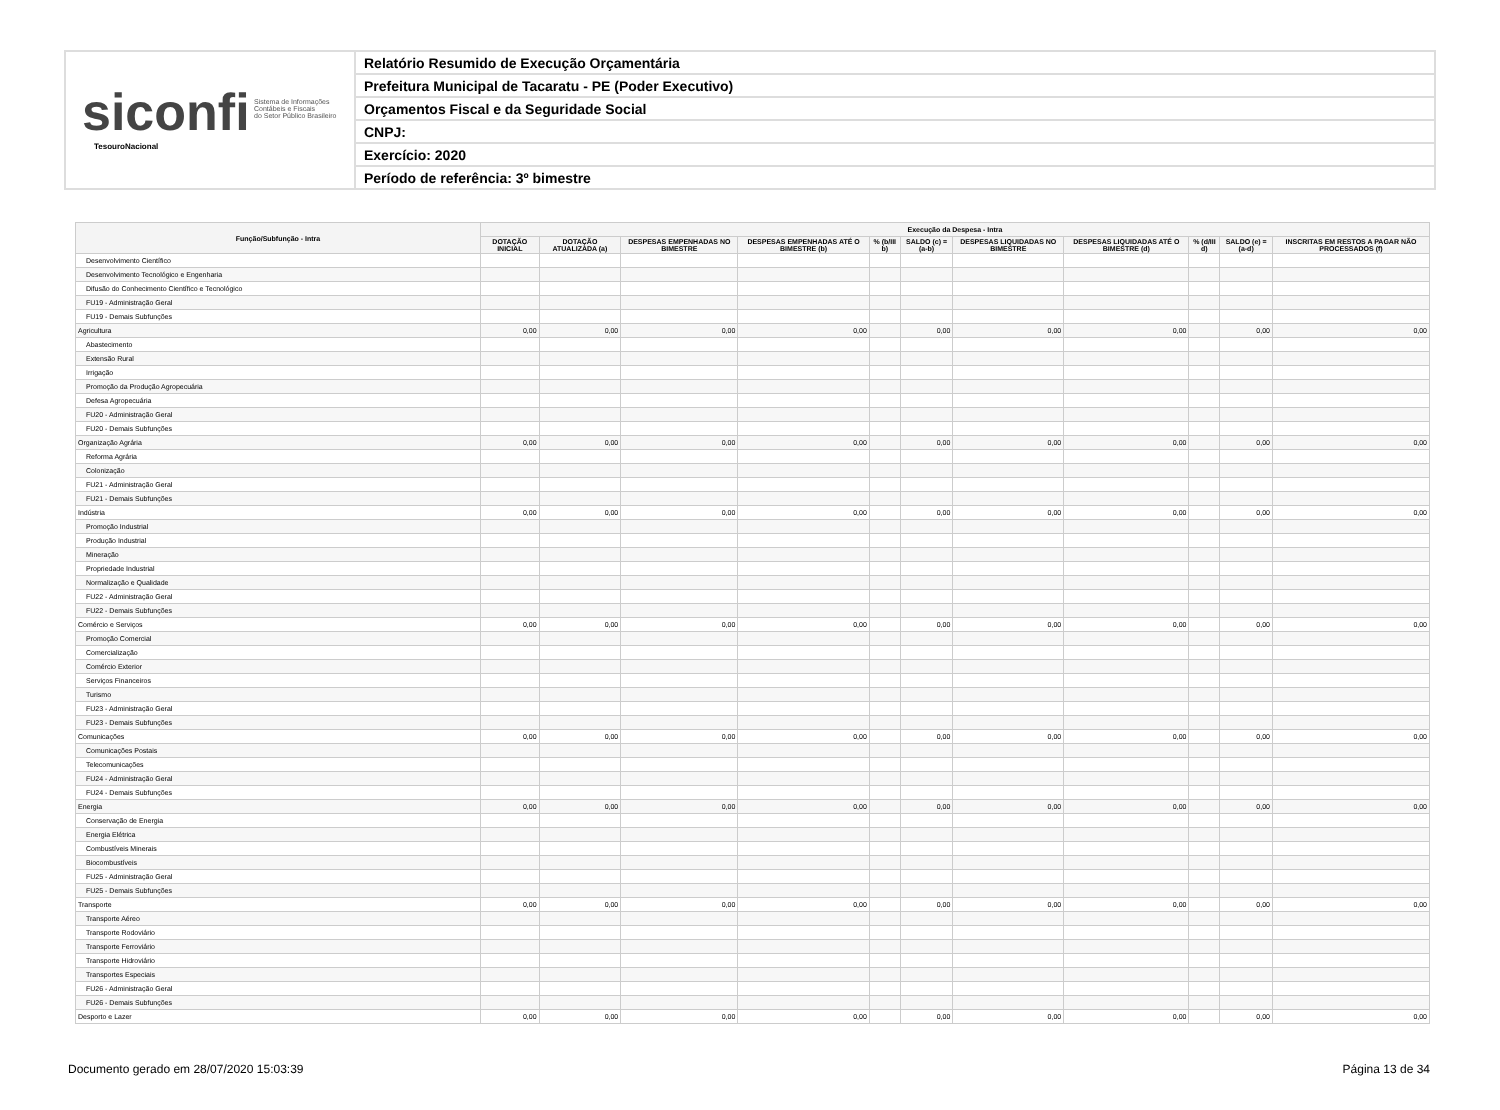siconfi Sistema de Informações
Contábeis e Fiscais
do Setor Público Brasileiro
TesouroNacional
Relatório Resumido de Execução Orçamentária
Prefeitura Municipal de Tacaratu - PE (Poder Executivo)
Orçamentos Fiscal e da Seguridade Social
CNPJ:
Exercício: 2020
Período de referência: 3º bimestre
| Função/Subfunção - Intra | Execução da Despesa - Intra | | | | | | | | | | |
| --- | --- | --- | --- | --- | --- | --- | --- | --- | --- | --- | --- |
| | DOTAÇÃO INICIAL | DOTAÇÃO ATUALIZADA (a) | DESPESAS EMPENHADAS NO BIMESTRE | DESPESAS EMPENHADAS ATÉ O BIMESTRE (b) | % (b/III b) | SALDO (c) = (a-b) | DESPESAS LIQUIDADAS NO BIMESTRE | DESPESAS LIQUIDADAS ATÉ O BIMESTRE (d) | % (d/III d) | SALDO (e) = (a-d) | INSCRITAS EM RESTOS A PAGAR NÃO PROCESSADOS (f) |
| Desenvolvimento Científico | | | | | | | | | | | |
| Desenvolvimento Tecnológico e Engenharia | | | | | | | | | | | |
| Difusão do Conhecimento Científico e Tecnológico | | | | | | | | | | | |
| FU19 - Administração Geral | | | | | | | | | | | |
| FU19 - Demais Subfunções | | | | | | | | | | | |
| Agricultura | 0,00 | 0,00 | 0,00 | 0,00 | | 0,00 | 0,00 | 0,00 | | 0,00 | 0,00 |
| Abastecimento | | | | | | | | | | | |
| Extensão Rural | | | | | | | | | | | |
| Irrigação | | | | | | | | | | | |
| Promoção da Produção Agropecuária | | | | | | | | | | | |
| Defesa Agropecuária | | | | | | | | | | | |
| FU20 - Administração Geral | | | | | | | | | | | |
| FU20 - Demais Subfunções | | | | | | | | | | | |
| Organização Agrária | 0,00 | 0,00 | 0,00 | 0,00 | | 0,00 | 0,00 | 0,00 | | 0,00 | 0,00 |
| Reforma Agrária | | | | | | | | | | | |
| Colonização | | | | | | | | | | | |
| FU21 - Administração Geral | | | | | | | | | | | |
| FU21 - Demais Subfunções | | | | | | | | | | | |
| Indústria | 0,00 | 0,00 | 0,00 | 0,00 | | 0,00 | 0,00 | 0,00 | | 0,00 | 0,00 |
| Promoção Industrial | | | | | | | | | | | |
| Produção Industrial | | | | | | | | | | | |
| Mineração | | | | | | | | | | | |
| Propriedade Industrial | | | | | | | | | | | |
| Normalização e Qualidade | | | | | | | | | | | |
| FU22 - Administração Geral | | | | | | | | | | | |
| FU22 - Demais Subfunções | | | | | | | | | | | |
| Comércio e Serviços | 0,00 | 0,00 | 0,00 | 0,00 | | 0,00 | 0,00 | 0,00 | | 0,00 | 0,00 |
| Promoção Comercial | | | | | | | | | | | |
| Comercialização | | | | | | | | | | | |
| Comércio Exterior | | | | | | | | | | | |
| Serviços Financeiros | | | | | | | | | | | |
| Turismo | | | | | | | | | | | |
| FU23 - Administração Geral | | | | | | | | | | | |
| FU23 - Demais Subfunções | | | | | | | | | | | |
| Comunicações | 0,00 | 0,00 | 0,00 | 0,00 | | 0,00 | 0,00 | 0,00 | | 0,00 | 0,00 |
| Comunicações Postais | | | | | | | | | | | |
| Telecomunicações | | | | | | | | | | | |
| FU24 - Administração Geral | | | | | | | | | | | |
| FU24 - Demais Subfunções | | | | | | | | | | | |
| Energia | 0,00 | 0,00 | 0,00 | 0,00 | | 0,00 | 0,00 | 0,00 | | 0,00 | 0,00 |
| Conservação de Energia | | | | | | | | | | | |
| Energia Elétrica | | | | | | | | | | | |
| Combustíveis Minerais | | | | | | | | | | | |
| Biocombustíveis | | | | | | | | | | | |
| FU25 - Administração Geral | | | | | | | | | | | |
| FU25 - Demais Subfunções | | | | | | | | | | | |
| Transporte | 0,00 | 0,00 | 0,00 | 0,00 | | 0,00 | 0,00 | 0,00 | | 0,00 | 0,00 |
| Transporte Aéreo | | | | | | | | | | | |
| Transporte Rodoviário | | | | | | | | | | | |
| Transporte Ferroviário | | | | | | | | | | | |
| Transporte Hidroviário | | | | | | | | | | | |
| Transportes Especiais | | | | | | | | | | | |
| FU26 - Administração Geral | | | | | | | | | | | |
| FU26 - Demais Subfunções | | | | | | | | | | | |
| Desporto e Lazer | 0,00 | 0,00 | 0,00 | 0,00 | | 0,00 | 0,00 | 0,00 | | 0,00 | 0,00 |
Documento gerado em 28/07/2020 15:03:39 Página 13 de 34